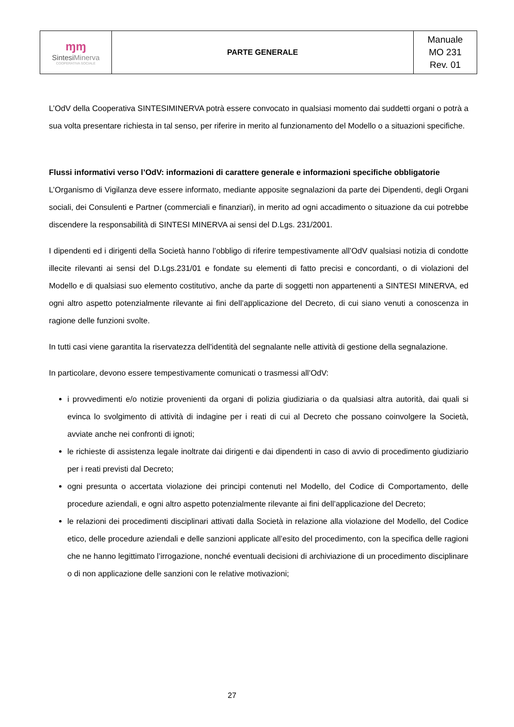| ɱɱ Sintesi Minerva COOPERATIVA SOCIALE | PARTE GENERALE | Manuale MO 231 Rev. 01 |
L’OdV della Cooperativa SINTESIMINERVA potrà essere convocato in qualsiasi momento dai suddetti organi o potrà a sua volta presentare richiesta in tal senso, per riferire in merito al funzionamento del Modello o a situazioni specifiche.
Flussi informativi verso l’OdV: informazioni di carattere generale e informazioni specifiche obbligatorie
L’Organismo di Vigilanza deve essere informato, mediante apposite segnalazioni da parte dei Dipendenti, degli Organi sociali, dei Consulenti e Partner (commerciali e finanziari), in merito ad ogni accadimento o situazione da cui potrebbe discendere la responsabilità di SINTESI MINERVA ai sensi del D.Lgs. 231/2001.
I dipendenti ed i dirigenti della Società hanno l’obbligo di riferire tempestivamente all’OdV qualsiasi notizia di condotte illecite rilevanti ai sensi del D.Lgs.231/01 e fondate su elementi di fatto precisi e concordanti, o di violazioni del Modello e di qualsiasi suo elemento costitutivo, anche da parte di soggetti non appartenenti a SINTESI MINERVA, ed ogni altro aspetto potenzialmente rilevante ai fini dell’applicazione del Decreto, di cui siano venuti a conoscenza in ragione delle funzioni svolte.
In tutti casi viene garantita la riservatezza dell'identità del segnalante nelle attività di gestione della segnalazione.
In particolare, devono essere tempestivamente comunicati o trasmessi all’OdV:
i provvedimenti e/o notizie provenienti da organi di polizia giudiziaria o da qualsiasi altra autorità, dai quali si evinca lo svolgimento di attività di indagine per i reati di cui al Decreto che possano coinvolgere la Società, avviate anche nei confronti di ignoti;
le richieste di assistenza legale inoltrate dai dirigenti e dai dipendenti in caso di avvio di procedimento giudiziario per i reati previsti dal Decreto;
ogni presunta o accertata violazione dei principi contenuti nel Modello, del Codice di Comportamento, delle procedure aziendali, e ogni altro aspetto potenzialmente rilevante ai fini dell’applicazione del Decreto;
le relazioni dei procedimenti disciplinari attivati dalla Società in relazione alla violazione del Modello, del Codice etico, delle procedure aziendali e delle sanzioni applicate all’esito del procedimento, con la specifica delle ragioni che ne hanno legittimato l’irrogazione, nonché eventuali decisioni di archiviazione di un procedimento disciplinare o di non applicazione delle sanzioni con le relative motivazioni;
27